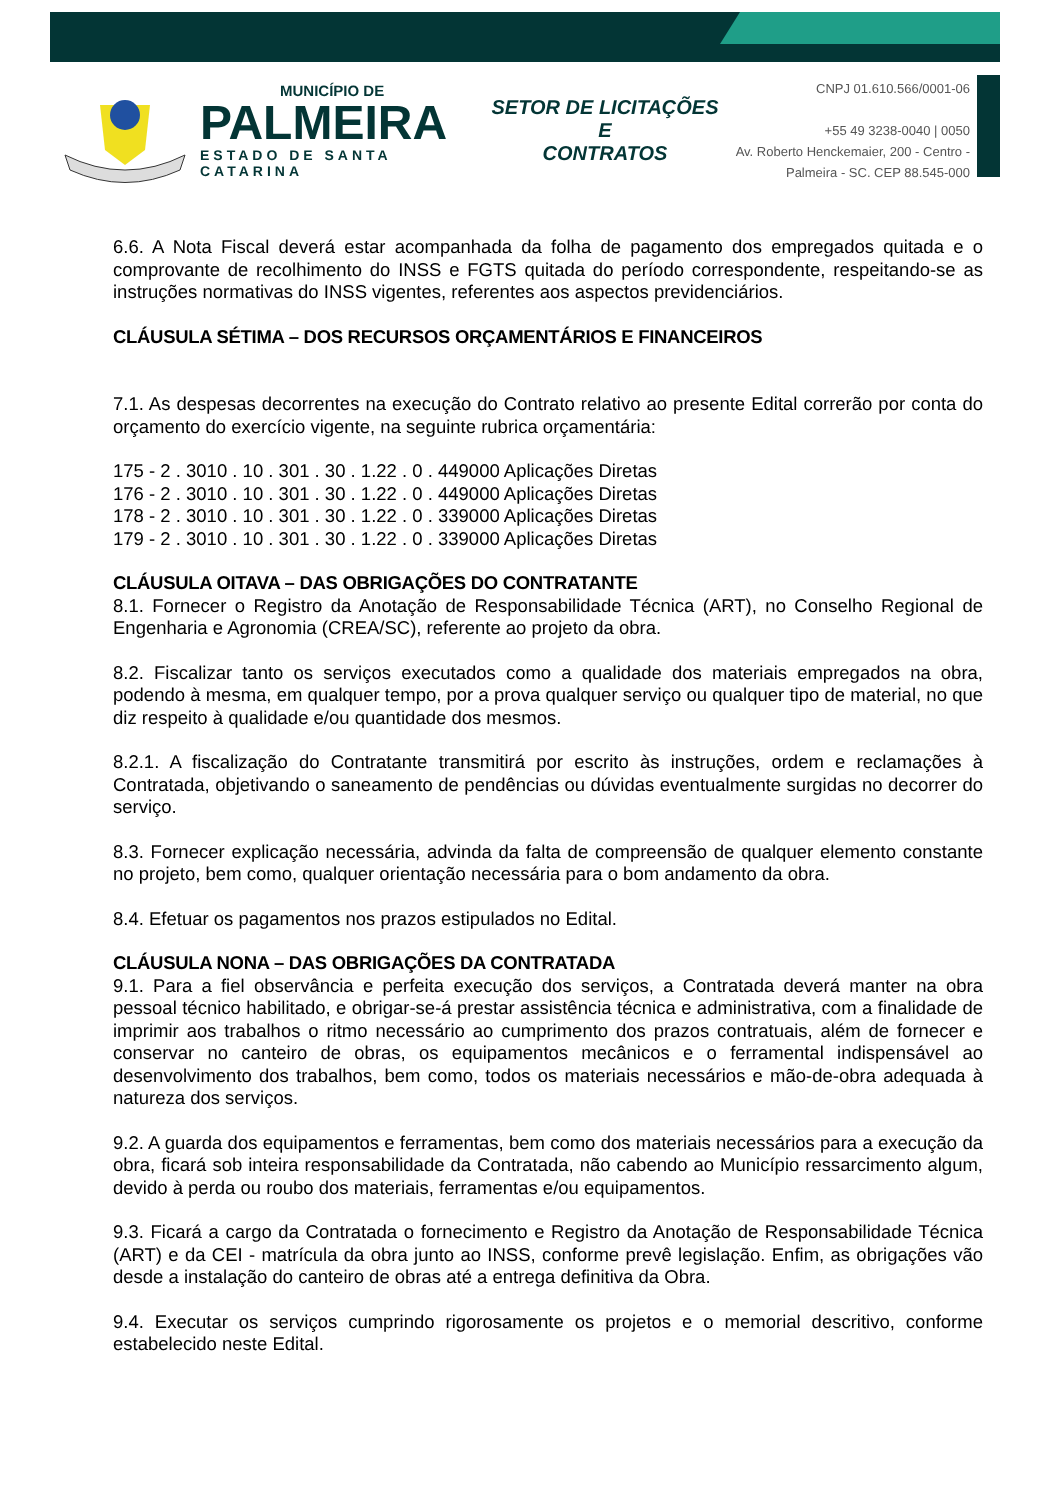MUNICÍPIO DE
PALMEIRA
ESTADO DE SANTA CATARINA
SETOR DE LICITAÇÕES E
CONTRATOS
CNPJ 01.610.566/0001-06
+55 49 3238-0040 | 0050
Av. Roberto Henckemaier, 200 - Centro -
Palmeira - SC. CEP 88.545-000
6.6. A Nota Fiscal deverá estar acompanhada da folha de pagamento dos empregados quitada e o comprovante de recolhimento do INSS e FGTS quitada do período correspondente, respeitando-se as instruções normativas do INSS vigentes, referentes aos aspectos previdenciários.
CLÁUSULA SÉTIMA – DOS RECURSOS ORÇAMENTÁRIOS E FINANCEIROS
7.1. As despesas decorrentes na execução do Contrato relativo ao presente Edital correrão por conta do orçamento do exercício vigente, na seguinte rubrica orçamentária:
175 - 2 . 3010 . 10 . 301 . 30 . 1.22 . 0 . 449000 Aplicações Diretas
176 - 2 . 3010 . 10 . 301 . 30 . 1.22 . 0 . 449000 Aplicações Diretas
178 - 2 . 3010 . 10 . 301 . 30 . 1.22 . 0 . 339000 Aplicações Diretas
179 - 2 . 3010 . 10 . 301 . 30 . 1.22 . 0 . 339000 Aplicações Diretas
CLÁUSULA OITAVA – DAS OBRIGAÇÕES DO CONTRATANTE
8.1. Fornecer o Registro da Anotação de Responsabilidade Técnica (ART), no Conselho Regional de Engenharia e Agronomia (CREA/SC), referente ao projeto da obra.
8.2. Fiscalizar tanto os serviços executados como a qualidade dos materiais empregados na obra, podendo à mesma, em qualquer tempo, por a prova qualquer serviço ou qualquer tipo de material, no que diz respeito à qualidade e/ou quantidade dos mesmos.
8.2.1. A fiscalização do Contratante transmitirá por escrito às instruções, ordem e reclamações à Contratada, objetivando o saneamento de pendências ou dúvidas eventualmente surgidas no decorrer do serviço.
8.3. Fornecer explicação necessária, advinda da falta de compreensão de qualquer elemento constante no projeto, bem como, qualquer orientação necessária para o bom andamento da obra.
8.4. Efetuar os pagamentos nos prazos estipulados no Edital.
CLÁUSULA NONA – DAS OBRIGAÇÕES DA CONTRATADA
9.1. Para a fiel observância e perfeita execução dos serviços, a Contratada deverá manter na obra pessoal técnico habilitado, e obrigar-se-á prestar assistência técnica e administrativa, com a finalidade de imprimir aos trabalhos o ritmo necessário ao cumprimento dos prazos contratuais, além de fornecer e conservar no canteiro de obras, os equipamentos mecânicos e o ferramental indispensável ao desenvolvimento dos trabalhos, bem como, todos os materiais necessários e mão-de-obra adequada à natureza dos serviços.
9.2. A guarda dos equipamentos e ferramentas, bem como dos materiais necessários para a execução da obra, ficará sob inteira responsabilidade da Contratada, não cabendo ao Município ressarcimento algum, devido à perda ou roubo dos materiais, ferramentas e/ou equipamentos.
9.3. Ficará a cargo da Contratada o fornecimento e Registro da Anotação de Responsabilidade Técnica (ART) e da CEI - matrícula da obra junto ao INSS, conforme prevê legislação. Enfim, as obrigações vão desde a instalação do canteiro de obras até a entrega definitiva da Obra.
9.4. Executar os serviços cumprindo rigorosamente os projetos e o memorial descritivo, conforme estabelecido neste Edital.